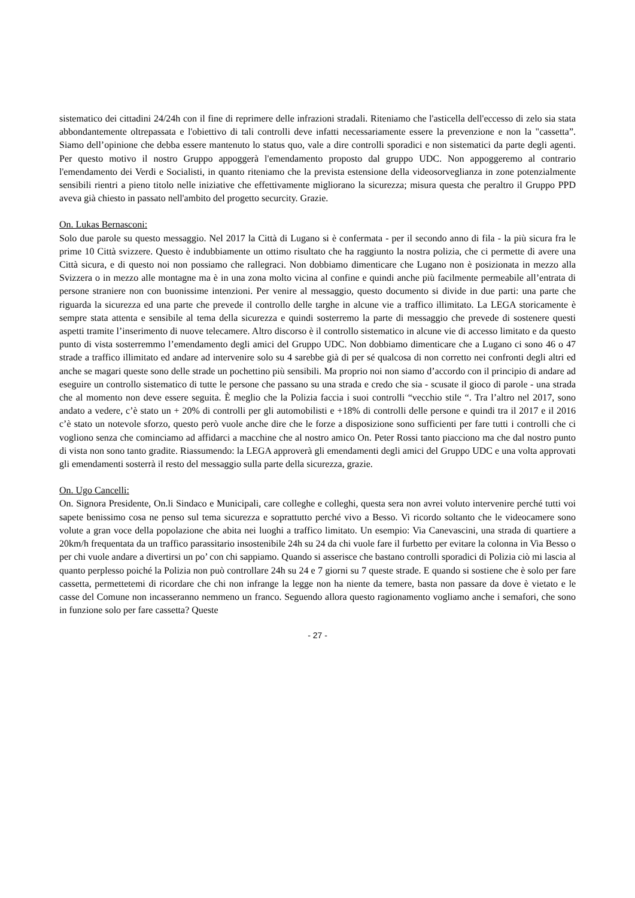sistematico dei cittadini 24/24h con il fine di reprimere delle infrazioni stradali. Riteniamo che l'asticella dell'eccesso di zelo sia stata abbondantemente oltrepassata e l'obiettivo di tali controlli deve infatti necessariamente essere la prevenzione e non la "cassetta”. Siamo dell’opinione che debba essere mantenuto lo status quo, vale a dire controlli sporadici e non sistematici da parte degli agenti. Per questo motivo il nostro Gruppo appoggerà l'emendamento proposto dal gruppo UDC. Non appoggeremo al contrario l'emendamento dei Verdi e Socialisti, in quanto riteniamo che la prevista estensione della videosorveglianza in zone potenzialmente sensibili rientri a pieno titolo nelle iniziative che effettivamente migliorano la sicurezza; misura questa che peraltro il Gruppo PPD aveva già chiesto in passato nell'ambito del progetto securcity. Grazie.
On. Lukas Bernasconi:
Solo due parole su questo messaggio. Nel 2017 la Città di Lugano si è confermata - per il secondo anno di fila - la più sicura fra le prime 10 Città svizzere. Questo è indubbiamente un ottimo risultato che ha raggiunto la nostra polizia, che ci permette di avere una Città sicura, e di questo noi non possiamo che rallegraci. Non dobbiamo dimenticare che Lugano non è posizionata in mezzo alla Svizzera o in mezzo alle montagne ma è in una zona molto vicina al confine e quindi anche più facilmente permeabile all’entrata di persone straniere non con buonissime intenzioni. Per venire al messaggio, questo documento si divide in due parti: una parte che riguarda la sicurezza ed una parte che prevede il controllo delle targhe in alcune vie a traffico illimitato. La LEGA storicamente è sempre stata attenta e sensibile al tema della sicurezza e quindi sosterremo la parte di messaggio che prevede di sostenere questi aspetti tramite l’inserimento di nuove telecamere. Altro discorso è il controllo sistematico in alcune vie di accesso limitato e da questo punto di vista sosterremmo l’emendamento degli amici del Gruppo UDC. Non dobbiamo dimenticare che a Lugano ci sono 46 o 47 strade a traffico illimitato ed andare ad intervenire solo su 4 sarebbe già di per sé qualcosa di non corretto nei confronti degli altri ed anche se magari queste sono delle strade un pochettino più sensibili. Ma proprio noi non siamo d’accordo con il principio di andare ad eseguire un controllo sistematico di tutte le persone che passano su una strada e credo che sia - scusate il gioco di parole - una strada che al momento non deve essere seguita. È meglio che la Polizia faccia i suoi controlli “vecchio stile “. Tra l’altro nel 2017, sono andato a vedere, c’è stato un + 20% di controlli per gli automobilisti e +18% di controlli delle persone e quindi tra il 2017 e il 2016 c’è stato un notevole sforzo, questo però vuole anche dire che le forze a disposizione sono sufficienti per fare tutti i controlli che ci vogliono senza che cominciamo ad affidarci a macchine che al nostro amico On. Peter Rossi tanto piacciono ma che dal nostro punto di vista non sono tanto gradite. Riassumendo: la LEGA approverà gli emendamenti degli amici del Gruppo UDC e una volta approvati gli emendamenti sosterrà il resto del messaggio sulla parte della sicurezza, grazie.
On. Ugo Cancelli:
On. Signora Presidente, On.li Sindaco e Municipali, care colleghe e colleghi, questa sera non avrei voluto intervenire perché tutti voi sapete benissimo cosa ne penso sul tema sicurezza e soprattutto perché vivo a Besso. Vi ricordo soltanto che le videocamere sono volute a gran voce della popolazione che abita nei luoghi a traffico limitato. Un esempio: Via Canevascini, una strada di quartiere a 20km/h frequentata da un traffico parassitario insostenibile 24h su 24 da chi vuole fare il furbetto per evitare la colonna in Via Besso o per chi vuole andare a divertirsi un po’ con chi sappiamo. Quando si asserisce che bastano controlli sporadici di Polizia ciò mi lascia al quanto perplesso poiché la Polizia non può controllare 24h su 24 e 7 giorni su 7 queste strade. E quando si sostiene che è solo per fare cassetta, permettetemi di ricordare che chi non infrange la legge non ha niente da temere, basta non passare da dove è vietato e le casse del Comune non incasseranno nemmeno un franco. Seguendo allora questo ragionamento vogliamo anche i semafori, che sono in funzione solo per fare cassetta? Queste
- 27 -